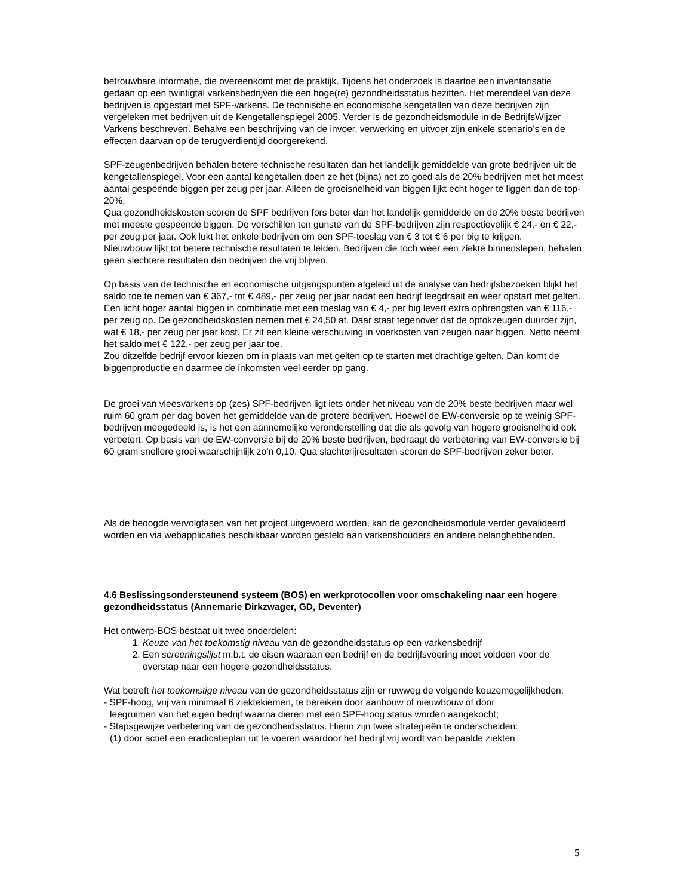betrouwbare informatie, die overeenkomt met de praktijk. Tijdens het onderzoek is daartoe een inventarisatie gedaan op een twintigtal varkensbedrijven die een hoge(re) gezondheidsstatus bezitten. Het merendeel van deze bedrijven is opgestart met SPF-varkens. De technische en economische kengetallen van deze bedrijven zijn vergeleken met bedrijven uit de Kengetallenspiegel 2005. Verder is de gezondheidsmodule in de BedrijfsWijzer Varkens beschreven. Behalve een beschrijving van de invoer, verwerking en uitvoer zijn enkele scenario’s en de effecten daarvan op de terugverdientijd doorgerekend.
SPF-zeugenbedrijven behalen betere technische resultaten dan het landelijk gemiddelde van grote bedrijven uit de kengetallenspiegel. Voor een aantal kengetallen doen ze het (bijna) net zo goed als de 20% bedrijven met het meest aantal gespeende biggen per zeug per jaar. Alleen de groeisnelheid van biggen lijkt echt hoger te liggen dan de top-20%.
Qua gezondheidskosten scoren de SPF bedrijven fors beter dan het landelijk gemiddelde en de 20% beste bedrijven met meeste gespeende biggen. De verschillen ten gunste van de SPF-bedrijven zijn respectievelijk € 24,- en € 22,- per zeug per jaar. Ook lukt het enkele bedrijven om een SPF-toeslag van € 3 tot € 6 per big te krijgen.
Nieuwbouw lijkt tot betere technische resultaten te leiden. Bedrijven die toch weer een ziekte binnenslepen, behalen geen slechtere resultaten dan bedrijven die vrij blijven.
Op basis van de technische en economische uitgangspunten afgeleid uit de analyse van bedrijfsbezoeken blijkt het saldo toe te nemen van € 367,- tot € 489,- per zeug per jaar nadat een bedrijf leegdraait en weer opstart met gelten. Een licht hoger aantal biggen in combinatie met een toeslag van € 4,- per big levert extra opbrengsten van € 116,- per zeug op. De gezondheidskosten nemen met € 24,50 af. Daar staat tegenover dat de opfokzeugen duurder zijn, wat € 18,- per zeug per jaar kost. Er zit een kleine verschuiving in voerkosten van zeugen naar biggen. Netto neemt het saldo met € 122,- per zeug per jaar toe.
Zou ditzelfde bedrijf ervoor kiezen om in plaats van met gelten op te starten met drachtige gelten, Dan komt de biggenproductie en daarmee de inkomsten veel eerder op gang.
De groei van vleesvarkens op (zes) SPF-bedrijven ligt iets onder het niveau van de 20% beste bedrijven maar wel ruim 60 gram per dag boven het gemiddelde van de grotere bedrijven. Hoewel de EW-conversie op te weinig SPF-bedrijven meegedeeld is, is het een aannemelijke veronderstelling dat die als gevolg van hogere groeisnelheid ook verbetert. Op basis van de EW-conversie bij de 20% beste bedrijven, bedraagt de verbetering van EW-conversie bij 60 gram snellere groei waarschijnlijk zo’n 0,10. Qua slachterijresultaten scoren de SPF-bedrijven zeker beter.
Als de beoogde vervolgfasen van het project uitgevoerd worden, kan de gezondheidsmodule verder gevalideerd worden en via webapplicaties beschikbaar worden gesteld aan varkenshouders en andere belanghebbenden.
4.6 Beslissingsondersteunend systeem (BOS) en werkprotocollen voor omschakeling naar een hogere gezondheidsstatus (Annemarie Dirkzwager, GD, Deventer)
Het ontwerp-BOS bestaat uit twee onderdelen:
1. Keuze van het toekomstig niveau van de gezondheidsstatus op een varkensbedrijf
2. Een screeningslijst m.b.t. de eisen waaraan een bedrijf en de bedrijfsvoering moet voldoen voor de overstap naar een hogere gezondheidsstatus.
Wat betreft het toekomstige niveau van de gezondheidsstatus zijn er ruwweg de volgende keuzemogelijkheden:
- SPF-hoog, vrij van minimaal 6 ziektekiemen, te bereiken door aanbouw of nieuwbouw of door
leegruimen van het eigen bedrijf waarna dieren met een SPF-hoog status worden aangekocht;
- Stapsgewijze verbetering van de gezondheidsstatus. Hierin zijn twee strategieën te onderscheiden:
(1) door actief een eradicatieplan uit te voeren waardoor het bedrijf vrij wordt van bepaalde ziekten
5